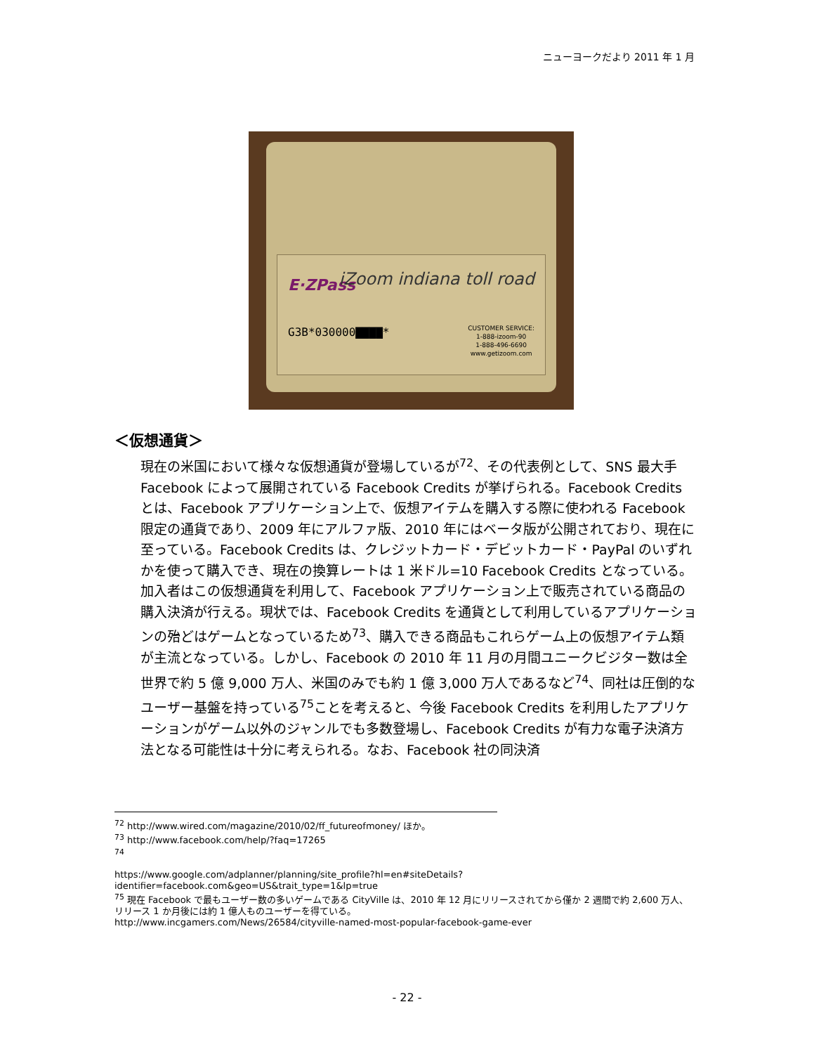ニューヨークだより 2011 年 1 月
E·ZPass iZoom indiana toll road
G3B*030000▇▇▇▇*
CUSTOMER SERVICE:
1-888-izoom-90
1-888-496-6690
www.getizoom.com
＜仮想通貨＞
現在の米国において様々な仮想通貨が登場しているが<sup>72</sup>、その代表例として、SNS 最大手 Facebook によって展開されている Facebook Credits が挙げられる。Facebook Credits とは、Facebook アプリケーション上で、仮想アイテムを購入する際に使われる Facebook 限定の通貨であり、2009 年にアルファ版、2010 年にはベータ版が公開されており、現在に至っている。Facebook Credits は、クレジットカード・デビットカード・PayPal のいずれかを使って購入でき、現在の換算レートは 1 米ドル=10 Facebook Credits となっている。加入者はこの仮想通貨を利用して、Facebook アプリケーション上で販売されている商品の購入決済が行える。現状では、Facebook Credits を通貨として利用しているアプリケーションの殆どはゲームとなっているため<sup>73</sup>、購入できる商品もこれらゲーム上の仮想アイテム類が主流となっている。しかし、Facebook の 2010 年 11 月の月間ユニークビジター数は全世界で約 5 億 9,000 万人、米国のみでも約 1 億 3,000 万人であるなど<sup>74</sup>、同社は圧倒的なユーザー基盤を持っている<sup>75</sup>ことを考えると、今後 Facebook Credits を利用したアプリケーションがゲーム以外のジャンルでも多数登場し、Facebook Credits が有力な電子決済方法となる可能性は十分に考えられる。なお、Facebook 社の同決済
<sup>72</sup> http://www.wired.com/magazine/2010/02/ff_futureofmoney/ ほか。
<sup>73</sup> http://www.facebook.com/help/?faq=17265
<sup>74</sup>
https://www.google.com/adplanner/planning/site_profile?hl=en#siteDetails?identifier=facebook.com&geo=US&trait_type=1&lp=true
<sup>75</sup> 現在 Facebook で最もユーザー数の多いゲームである CityVille は、2010 年 12 月にリリースされてから僅か 2 週間で約 2,600 万人、リリース 1 か月後には約 1 億人ものユーザーを得ている。
http://www.incgamers.com/News/26584/cityville-named-most-popular-facebook-game-ever
- 22 -